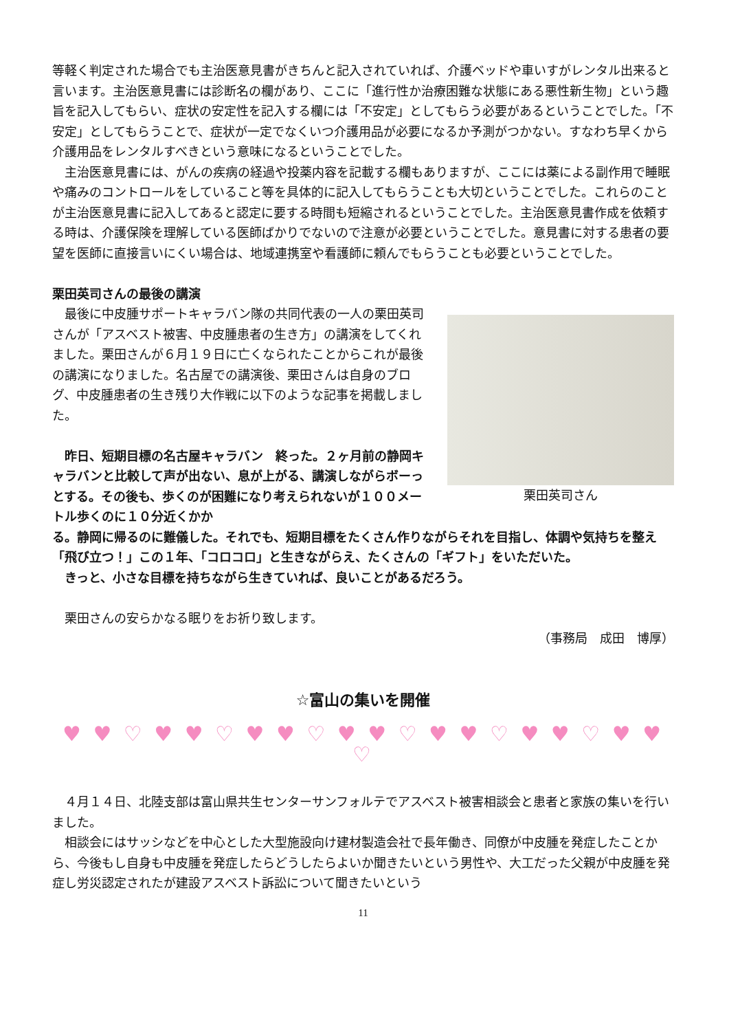等軽く判定された場合でも主治医意見書がきちんと記入されていれば、介護ベッドや車いすがレンタル出来ると言います。主治医意見書には診断名の欄があり、ここに「進行性か治療困難な状態にある悪性新生物」という趣旨を記入してもらい、症状の安定性を記入する欄には「不安定」としてもらう必要があるということでした。「不安定」としてもらうことで、症状が一定でなくいつ介護用品が必要になるか予測がつかない。すなわち早くから介護用品をレンタルすべきという意味になるということでした。
主治医意見書には、がんの疾病の経過や投薬内容を記載する欄もありますが、ここには薬による副作用で睡眠や痛みのコントロールをしていること等を具体的に記入してもらうことも大切ということでした。これらのことが主治医意見書に記入してあると認定に要する時間も短縮されるということでした。主治医意見書作成を依頼する時は、介護保険を理解している医師ばかりでないので注意が必要ということでした。意見書に対する患者の要望を医師に直接言いにくい場合は、地域連携室や看護師に頼んでもらうことも必要ということでした。
栗田英司さんの最後の講演
最後に中皮腫サポートキャラバン隊の共同代表の一人の栗田英司さんが「アスベスト被害、中皮腫患者の生き方」の講演をしてくれました。栗田さんが６月１９日に亡くなられたことからこれが最後の講演になりました。名古屋での講演後、栗田さんは自身のブログ、中皮腫患者の生き残り大作戦に以下のような記事を掲載しました。
昨日、短期目標の名古屋キャラバン　終った。２ヶ月前の静岡キャラバンと比較して声が出ない、息が上がる、講演しながらボーっとする。その後も、歩くのが困難になり考えられないが１００メートル歩くのに１０分近くかか
栗田英司さん
る。静岡に帰るのに難儀した。それでも、短期目標をたくさん作りながらそれを目指し、体調や気持ちを整え「飛び立つ！」この１年、「コロコロ」と生きながらえ、たくさんの「ギフト」をいただいた。
きっと、小さな目標を持ちながら生きていれば、良いことがあるだろう。
栗田さんの安らかなる眠りをお祈り致します。
（事務局　成田　博厚）
☆富山の集いを開催
♥ ♥ ♡ ♥ ♥ ♡ ♥ ♥ ♡ ♥ ♥ ♡ ♥ ♥ ♡ ♥ ♥ ♡ ♥ ♥ ♡
４月１４日、北陸支部は富山県共生センターサンフォルテでアスベスト被害相談会と患者と家族の集いを行いました。
相談会にはサッシなどを中心とした大型施設向け建材製造会社で長年働き、同僚が中皮腫を発症したことから、今後もし自身も中皮腫を発症したらどうしたらよいか聞きたいという男性や、大工だった父親が中皮腫を発症し労災認定されたが建設アスベスト訴訟について聞きたいという
11